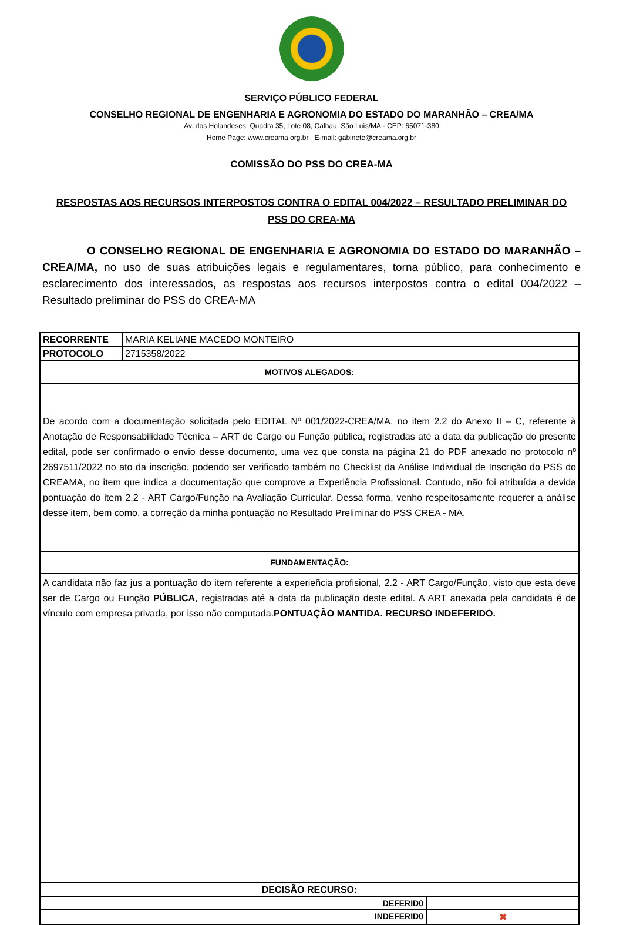SERVIÇO PÚBLICO FEDERAL
CONSELHO REGIONAL DE ENGENHARIA E AGRONOMIA DO ESTADO DO MARANHÃO – CREA/MA
Av. dos Holandeses, Quadra 35, Lote 08, Calhau, São Luís/MA - CEP: 65071-380
Home Page: www.creama.org.br E-mail: gabinete@creama.org.br
COMISSÃO DO PSS DO CREA-MA
RESPOSTAS AOS RECURSOS INTERPOSTOS CONTRA O EDITAL 004/2022 – RESULTADO PRELIMINAR DO PSS DO CREA-MA
O CONSELHO REGIONAL DE ENGENHARIA E AGRONOMIA DO ESTADO DO MARANHÃO – CREA/MA, no uso de suas atribuições legais e regulamentares, torna público, para conhecimento e esclarecimento dos interessados, as respostas aos recursos interpostos contra o edital 004/2022 – Resultado preliminar do PSS do CREA-MA
| RECORRENTE | MARIA KELIANE MACEDO MONTEIRO | |
| PROTOCOLO | 2715358/2022 | |
| MOTIVOS ALEGADOS: | | |
| De acordo com a documentação solicitada pelo EDITAL Nº 001/2022-CREA/MA, no item 2.2 do Anexo II – C, referente à Anotação de Responsabilidade Técnica – ART de Cargo ou Função pública, registradas até a data da publicação do presente edital, pode ser confirmado o envio desse documento, uma vez que consta na página 21 do PDF anexado no protocolo nº 2697511/2022 no ato da inscrição, podendo ser verificado também no Checklist da Análise Individual de Inscrição do PSS do CREAMA, no item que indica a documentação que comprove a Experiência Profissional. Contudo, não foi atribuída a devida pontuação do item 2.2 - ART Cargo/Função na Avaliação Curricular. Dessa forma, venho respeitosamente requerer a análise desse item, bem como, a correção da minha pontuação no Resultado Preliminar do PSS CREA - MA. | | |
| FUNDAMENTAÇÃO: | | |
| A candidata não faz jus a pontuação do item referente a experieñcia profisional, 2.2 - ART Cargo/Função, visto que esta deve ser de Cargo ou Função PÚBLICA , registradas até a data da publicação deste edital. A ART anexada pela candidata é de vínculo com empresa privada, por isso não computada. PONTUAÇÃO MANTIDA. RECURSO INDEFERIDO. | | |
| DECISÃO RECURSO: | | |
| DEFERID0 | | |
| INDEFERID0 | | ✖ |